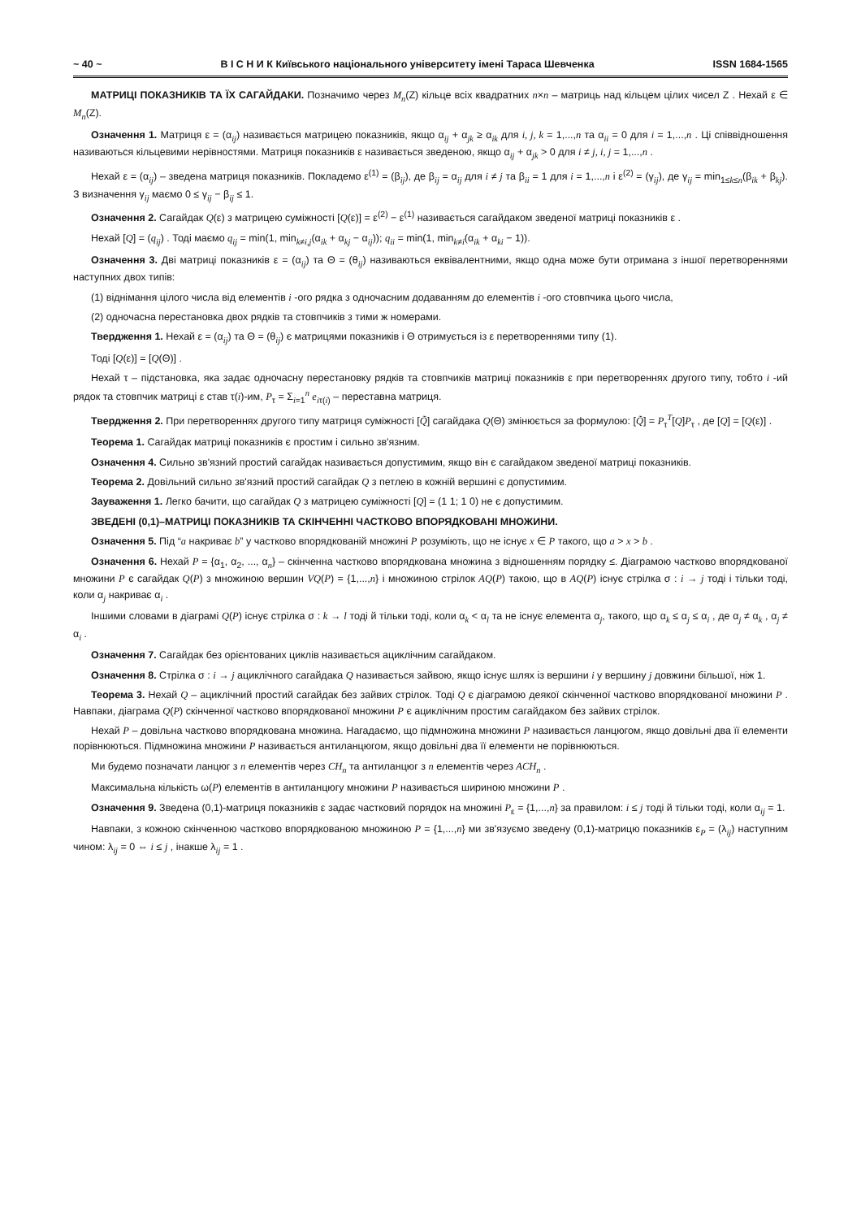~ 40 ~ В І С Н И К Київського національного університету імені Тараса Шевченка ISSN 1684-1565
МАТРИЦІ ПОКАЗНИКІВ ТА ЇХ САГАЙДАКИ. Позначимо через M<sub>n</sub>(Z) кільце всіх квадратних n×n – матриць над кільцем цілих чисел Z . Нехай ε ∈ M<sub>n</sub>(Z).
Означення 1. Матриця ε = (α<sub>ij</sub>) називається матрицею показників, якщо α<sub>ij</sub> + α<sub>jk</sub> ≥ α<sub>ik</sub> для i, j, k = 1,...,n та α<sub>ii</sub> = 0 для i = 1,...,n . Ці співвідношення називаються кільцевими нерівностями. Матриця показників ε називається зведеною, якщо α<sub>ij</sub> + α<sub>jk</sub> > 0 для i ≠ j, i, j = 1,...,n .
Нехай ε = (α<sub>ij</sub>) – зведена матриця показників. Покладемо ε<sup>(1)</sup> = (β<sub>ij</sub>), де β<sub>ij</sub> = α<sub>ij</sub> для i ≠ j та β<sub>ii</sub> = 1 для i = 1,...,n і ε<sup>(2)</sup> = (γ<sub>ij</sub>), де γ<sub>ij</sub> = min<sub>1≤k≤n</sub>(β<sub>ik</sub> + β<sub>kj</sub>). З визначення γ<sub>ij</sub> маємо 0 ≤ γ<sub>ij</sub> − β<sub>ij</sub> ≤ 1.
Означення 2. Сагайдак Q(ε) з матрицею суміжності [Q(ε)] = ε<sup>(2)</sup> − ε<sup>(1)</sup> називається сагайдаком зведеної матриці показників ε .
Нехай [Q] = (q<sub>ij</sub>) . Тоді маємо q<sub>ij</sub> = min(1, min<sub>k≠i,j</sub>(α<sub>ik</sub> + α<sub>kj</sub> − α<sub>ij</sub>)); q<sub>ii</sub> = min(1, min<sub>k≠i</sub>(α<sub>ik</sub> + α<sub>ki</sub> − 1)).
Означення 3. Дві матриці показників ε = (α<sub>ij</sub>) та Θ = (θ<sub>ij</sub>) називаються еквівалентними, якщо одна може бути отримана з іншої перетвореннями наступних двох типів:
(1) віднімання цілого числа від елементів i -ого рядка з одночасним додаванням до елементів i -ого стовпчика цього числа,
(2) одночасна перестановка двох рядків та стовпчиків з тими ж номерами.
Твердження 1. Нехай ε = (α<sub>ij</sub>) та Θ = (θ<sub>ij</sub>) є матрицями показників і Θ отримується із ε перетвореннями типу (1).
Тоді [Q(ε)] = [Q(Θ)] .
Нехай τ – підстановка, яка задає одночасну перестановку рядків та стовпчиків матриці показників ε при перетвореннях другого типу, тобто i -ий рядок та стовпчик матриці ε став τ(i)-им, P<sub>τ</sub> = Σ<sub>i=1</sub><sup>n</sup> e<sub>iτ(i)</sub> – переставна матриця.
Твердження 2. При перетвореннях другого типу матриця суміжності [Q̃] сагайдака Q(Θ) змінюється за формулою: [Q̃] = P<sub>τ</sub><sup>T</sup>[Q]P<sub>τ</sub> , де [Q] = [Q(ε)] .
Теорема 1. Сагайдак матриці показників є простим і сильно зв'язним.
Означення 4. Сильно зв'язний простий сагайдак називається допустимим, якщо він є сагайдаком зведеної матриці показників.
Теорема 2. Довільний сильно зв'язний простий сагайдак Q з петлею в кожній вершині є допустимим.
Зауваження 1. Легко бачити, що сагайдак Q з матрицею суміжності [Q] = (1 1; 1 0) не є допустимим.
ЗВЕДЕНІ (0,1)–МАТРИЦІ ПОКАЗНИКІВ ТА СКІНЧЕННІ ЧАСТКОВО ВПОРЯДКОВАНІ МНОЖИНИ.
Означення 5. Під “a накриває b” у частково впорядкованій множині P розуміють, що не існує x ∈ P такого, що a > x > b .
Означення 6. Нехай P = {α<sub>1</sub>, α<sub>2</sub>, ..., α<sub>n</sub>} – скінченна частково впорядкована множина з відношенням порядку ≤. Діаграмою частково впорядкованої множини P є сагайдак Q(P) з множиною вершин VQ(P) = {1,...,n} і множиною стрілок AQ(P) такою, що в AQ(P) існує стрілка σ : i → j тоді і тільки тоді, коли α<sub>j</sub> накриває α<sub>i</sub> .
Іншими словами в діаграмі Q(P) існує стрілка σ : k → l тоді й тільки тоді, коли α<sub>k</sub> < α<sub>l</sub> та не існує елемента α<sub>j</sub>, такого, що α<sub>k</sub> ≤ α<sub>j</sub> ≤ α<sub>i</sub> , де α<sub>j</sub> ≠ α<sub>k</sub> , α<sub>j</sub> ≠ α<sub>i</sub> .
Означення 7. Сагайдак без орієнтованих циклів називається ациклічним сагайдаком.
Означення 8. Стрілка σ : i → j ациклічного сагайдака Q називається зайвою, якщо існує шлях із вершини i у вершину j довжини більшої, ніж 1.
Теорема 3. Нехай Q – ациклічний простий сагайдак без зайвих стрілок. Тоді Q є діаграмою деякої скінченної частково впорядкованої множини P . Навпаки, діаграма Q(P) скінченної частково впорядкованої множини P є ациклічним простим сагайдаком без зайвих стрілок.
Нехай P – довільна частково впорядкована множина. Нагадаємо, що підмножина множини P називається ланцюгом, якщо довільні два її елементи порівнюються. Підмножина множини P називається антиланцюгом, якщо довільні два її елементи не порівнюються.
Ми будемо позначати ланцюг з n елементів через CH<sub>n</sub> та антиланцюг з n елементів через ACH<sub>n</sub> .
Максимальна кількість ω(P) елементів в антиланцюгу множини P називається шириною множини P .
Означення 9. Зведена (0,1)-матриця показників ε задає частковий порядок на множині P<sub>ε</sub> = {1,...,n} за правилом: i ≤ j тоді й тільки тоді, коли α<sub>ij</sub> = 1.
Навпаки, з кожною скінченною частково впорядкованою множиною P = {1,...,n} ми зв'язуємо зведену (0,1)-матрицю показників ε<sub>P</sub> = (λ<sub>ij</sub>) наступним чином: λ<sub>ij</sub> = 0 ⇔ i ≤ j , інакше λ<sub>ij</sub> = 1 .